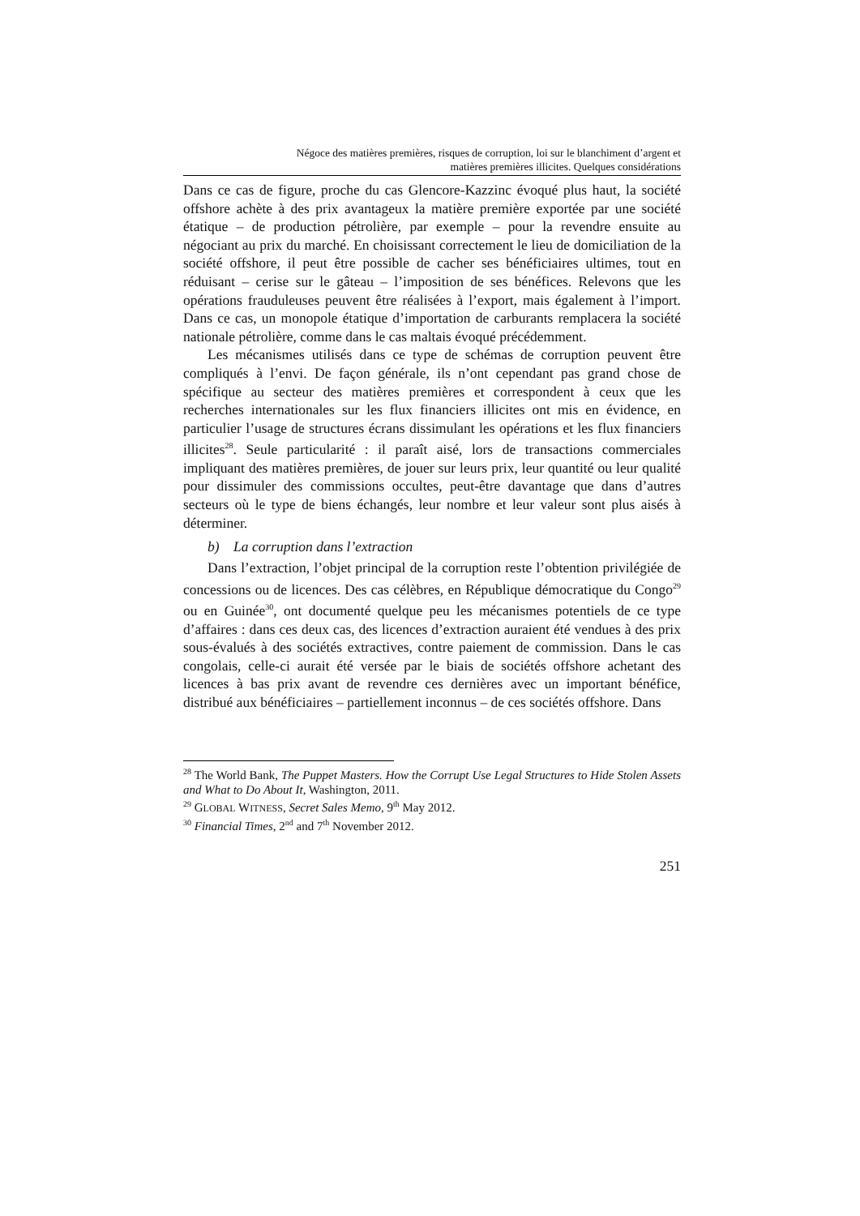Négoce des matières premières, risques de corruption, loi sur le blanchiment d’argent et
matières premières illicites. Quelques considérations
Dans ce cas de figure, proche du cas Glencore-Kazzinc évoqué plus haut, la société offshore achète à des prix avantageux la matière première exportée par une société étatique – de production pétrolière, par exemple – pour la revendre ensuite au négociant au prix du marché. En choisissant correctement le lieu de domiciliation de la société offshore, il peut être possible de cacher ses bénéficiaires ultimes, tout en réduisant – cerise sur le gâteau – l’imposition de ses bénéfices. Relevons que les opérations frauduleuses peuvent être réalisées à l’export, mais également à l’import. Dans ce cas, un monopole étatique d’importation de carburants remplacera la société nationale pétrolière, comme dans le cas maltais évoqué précédemment.
Les mécanismes utilisés dans ce type de schémas de corruption peuvent être compliqués à l’envi. De façon générale, ils n’ont cependant pas grand chose de spécifique au secteur des matières premières et correspondent à ceux que les recherches internationales sur les flux financiers illicites ont mis en évidence, en particulier l’usage de structures écrans dissimulant les opérations et les flux financiers illicites<sup>28</sup>. Seule particularité : il paraît aisé, lors de transactions commerciales impliquant des matières premières, de jouer sur leurs prix, leur quantité ou leur qualité pour dissimuler des commissions occultes, peut-être davantage que dans d’autres secteurs où le type de biens échangés, leur nombre et leur valeur sont plus aisés à déterminer.
b) La corruption dans l’extraction
Dans l’extraction, l’objet principal de la corruption reste l’obtention privilégiée de concessions ou de licences. Des cas célèbres, en République démocratique du Congo<sup>29</sup> ou en Guinée<sup>30</sup>, ont documenté quelque peu les mécanismes potentiels de ce type d’affaires : dans ces deux cas, des licences d’extraction auraient été vendues à des prix sous-évalués à des sociétés extractives, contre paiement de commission. Dans le cas congolais, celle-ci aurait été versée par le biais de sociétés offshore achetant des licences à bas prix avant de revendre ces dernières avec un important bénéfice, distribué aux bénéficiaires – partiellement inconnus – de ces sociétés offshore. Dans
<sup>28</sup> The World Bank, The Puppet Masters. How the Corrupt Use Legal Structures to Hide Stolen Assets and What to Do About It, Washington, 2011.
<sup>29</sup> GLOBAL WITNESS, Secret Sales Memo, 9<sup>th</sup> May 2012.
<sup>30</sup> Financial Times, 2<sup>nd</sup> and 7<sup>th</sup> November 2012.
251